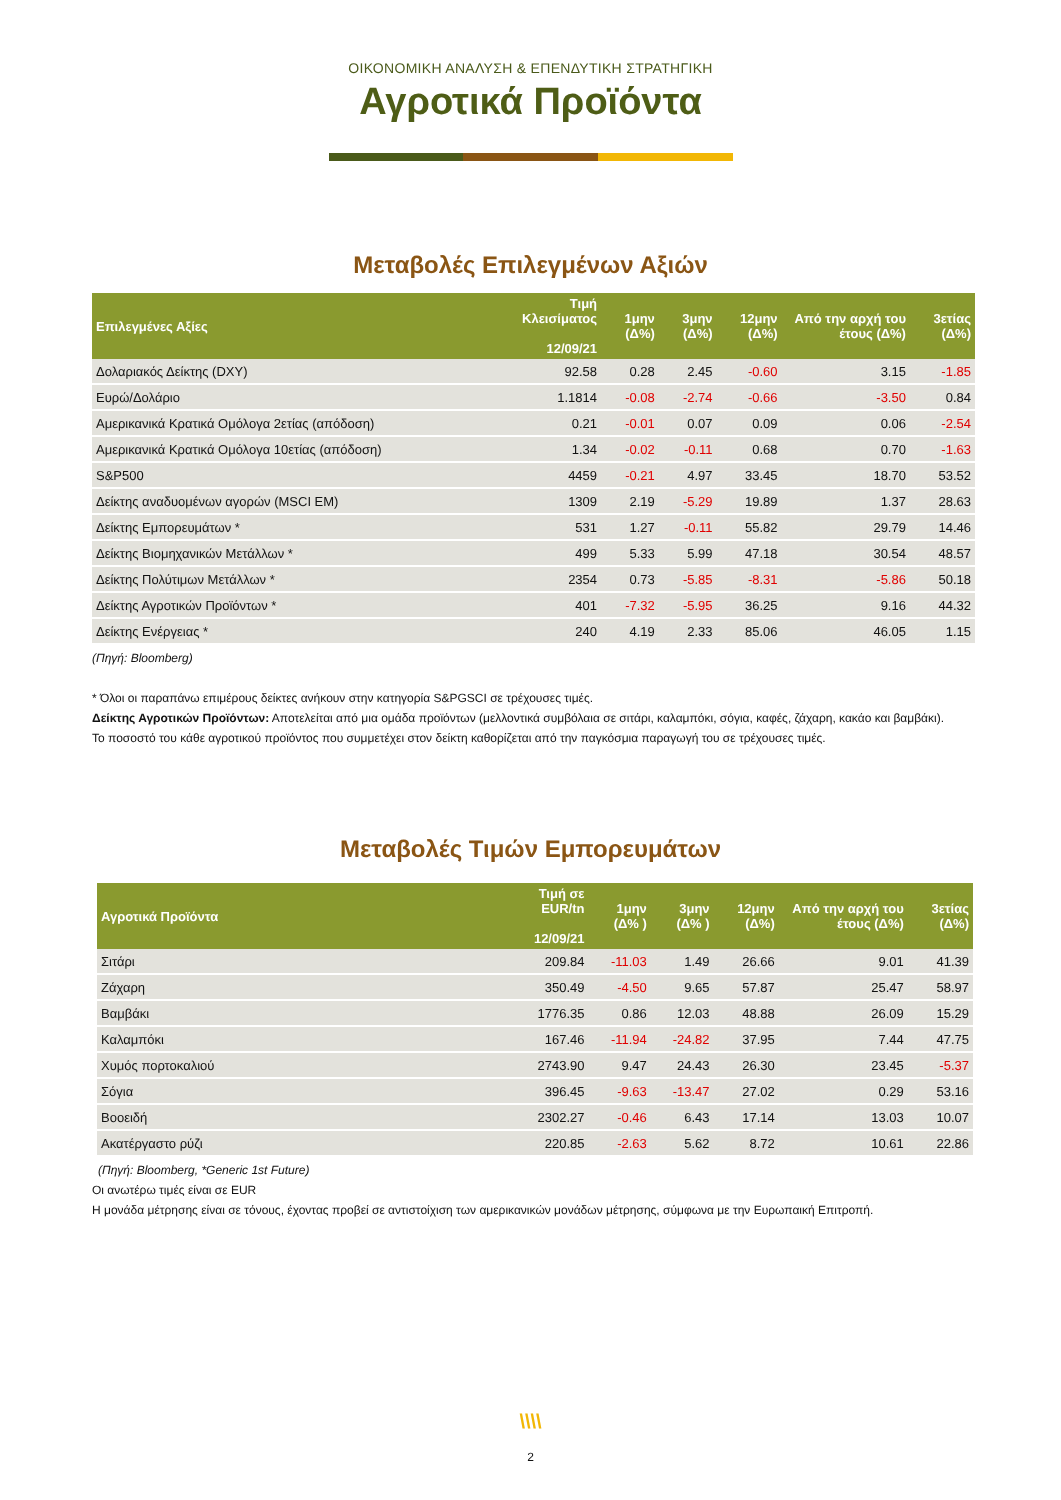ΟΙΚΟΝΟΜΙΚΗ ΑΝΑΛΥΣΗ & ΕΠΕΝΔΥΤΙΚΗ ΣΤΡΑΤΗΓΙΚΗ
Αγροτικά Προϊόντα
Μεταβολές Επιλεγμένων Αξιών
| Επιλεγμένες Αξίες | Τιμή Κλεισίματος 12/09/21 | 1μην (Δ%) | 3μην (Δ%) | 12μην (Δ%) | Από την αρχή του έτους (Δ%) | 3ετίας (Δ%) |
| --- | --- | --- | --- | --- | --- | --- |
| Δολαριακός Δείκτης (DXY) | 92.58 | 0.28 | 2.45 | -0.60 | 3.15 | -1.85 |
| Ευρώ/Δολάριο | 1.1814 | -0.08 | -2.74 | -0.66 | -3.50 | 0.84 |
| Αμερικανικά Κρατικά Ομόλογα 2ετίας (απόδοση) | 0.21 | -0.01 | 0.07 | 0.09 | 0.06 | -2.54 |
| Αμερικανικά Κρατικά Ομόλογα 10ετίας (απόδοση) | 1.34 | -0.02 | -0.11 | 0.68 | 0.70 | -1.63 |
| S&P500 | 4459 | -0.21 | 4.97 | 33.45 | 18.70 | 53.52 |
| Δείκτης αναδυομένων αγορών (MSCI EM) | 1309 | 2.19 | -5.29 | 19.89 | 1.37 | 28.63 |
| Δείκτης Εμπορευμάτων * | 531 | 1.27 | -0.11 | 55.82 | 29.79 | 14.46 |
| Δείκτης Βιομηχανικών Μετάλλων * | 499 | 5.33 | 5.99 | 47.18 | 30.54 | 48.57 |
| Δείκτης Πολύτιμων Μετάλλων * | 2354 | 0.73 | -5.85 | -8.31 | -5.86 | 50.18 |
| Δείκτης Αγροτικών Προϊόντων * | 401 | -7.32 | -5.95 | 36.25 | 9.16 | 44.32 |
| Δείκτης Ενέργειας * | 240 | 4.19 | 2.33 | 85.06 | 46.05 | 1.15 |
(Πηγή: Bloomberg)
* Όλοι οι παραπάνω επιμέρους δείκτες ανήκουν στην κατηγορία S&PGSCI σε τρέχουσες τιμές.
Δείκτης Αγροτικών Προϊόντων: Αποτελείται από μια ομάδα προϊόντων (μελλοντικά συμβόλαια σε σιτάρι, καλαμπόκι, σόγια, καφές, ζάχαρη, κακάο και βαμβάκι).
Το ποσοστό του κάθε αγροτικού προϊόντος που συμμετέχει στον δείκτη καθορίζεται από την παγκόσμια παραγωγή του σε τρέχουσες τιμές.
Μεταβολές Τιμών Εμπορευμάτων
| Αγροτικά Προϊόντα | Τιμή σε EUR/tn 12/09/21 | 1μην (Δ% ) | 3μην (Δ% ) | 12μην (Δ%) | Από την αρχή του έτους (Δ%) | 3ετίας (Δ%) |
| --- | --- | --- | --- | --- | --- | --- |
| Σιτάρι | 209.84 | -11.03 | 1.49 | 26.66 | 9.01 | 41.39 |
| Ζάχαρη | 350.49 | -4.50 | 9.65 | 57.87 | 25.47 | 58.97 |
| Βαμβάκι | 1776.35 | 0.86 | 12.03 | 48.88 | 26.09 | 15.29 |
| Καλαμπόκι | 167.46 | -11.94 | -24.82 | 37.95 | 7.44 | 47.75 |
| Χυμός πορτοκαλιού | 2743.90 | 9.47 | 24.43 | 26.30 | 23.45 | -5.37 |
| Σόγια | 396.45 | -9.63 | -13.47 | 27.02 | 0.29 | 53.16 |
| Βοοειδή | 2302.27 | -0.46 | 6.43 | 17.14 | 13.03 | 10.07 |
| Ακατέργαστο ρύζι | 220.85 | -2.63 | 5.62 | 8.72 | 10.61 | 22.86 |
(Πηγή: Bloomberg, *Generic 1st Future)
Οι ανωτέρω τιμές είναι σε EUR
Η μονάδα μέτρησης είναι σε τόνους, έχοντας προβεί σε αντιστοίχιση των αμερικανικών μονάδων μέτρησης, σύμφωνα με την Ευρωπαική Επιτροπή.
\\\\
2